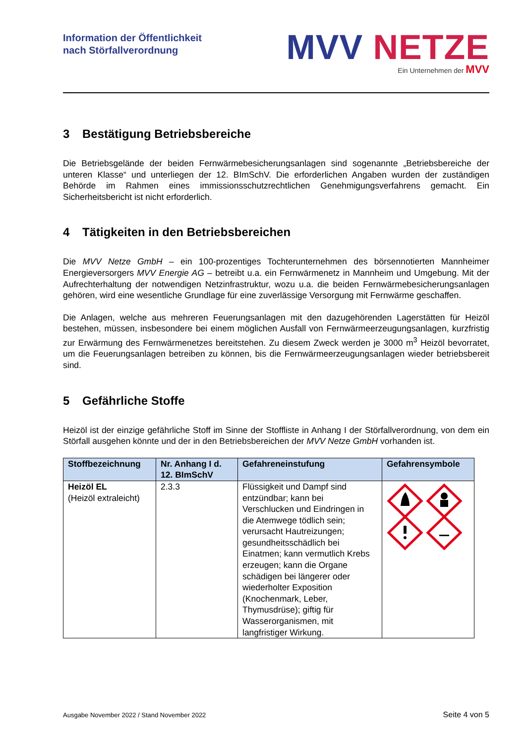Information der Öffentlichkeit
nach Störfallverordnung
MVV NETZE
Ein Unternehmen der MVV
3 Bestätigung Betriebsbereiche
Die Betriebsgelände der beiden Fernwärmebesicherungsanlagen sind sogenannte „Betriebsbereiche der unteren Klasse“ und unterliegen der 12. BImSchV. Die erforderlichen Angaben wurden der zuständigen Behörde im Rahmen eines immissionsschutzrechtlichen Genehmigungsverfahrens gemacht. Ein Sicherheitsbericht ist nicht erforderlich.
4 Tätigkeiten in den Betriebsbereichen
Die MVV Netze GmbH – ein 100-prozentiges Tochterunternehmen des börsennotierten Mannheimer Energieversorgers MVV Energie AG – betreibt u.a. ein Fernwärmenetz in Mannheim und Umgebung. Mit der Aufrechterhaltung der notwendigen Netzinfrastruktur, wozu u.a. die beiden Fernwärmebesicherungsanlagen gehören, wird eine wesentliche Grundlage für eine zuverlässige Versorgung mit Fernwärme geschaffen.
Die Anlagen, welche aus mehreren Feuerungsanlagen mit den dazugehörenden Lagerstätten für Heizöl bestehen, müssen, insbesondere bei einem möglichen Ausfall von Fernwärmeerzeugungsanlagen, kurzfristig zur Erwärmung des Fernwärmenetzes bereitstehen. Zu diesem Zweck werden je 3000 m<sup>3</sup> Heizöl bevorratet, um die Feuerungsanlagen betreiben zu können, bis die Fernwärmeerzeugungsanlagen wieder betriebsbereit sind.
5 Gefährliche Stoffe
Heizöl ist der einzige gefährliche Stoff im Sinne der Stoffliste in Anhang I der Störfallverordnung, von dem ein Störfall ausgehen könnte und der in den Betriebsbereichen der MVV Netze GmbH vorhanden ist.
| Stoffbezeichnung | Nr. Anhang I d. 12. BImSchV | Gefahreneinstufung | Gefahrensymbole |
| --- | --- | --- | --- |
| Heizöl EL (Heizöl extraleicht) | 2.3.3 | Flüssigkeit und Dampf sind entzündbar; kann bei Verschlucken und Eindringen in die Atemwege tödlich sein; verursacht Hautreizungen; gesundheitsschädlich bei Einatmen; kann vermutlich Krebs erzeugen; kann die Organe schädigen bei längerer oder wiederholter Exposition (Knochenmark, Leber, Thymusdrüse); giftig für Wasserorganismen, mit langfristiger Wirkung. | |
Ausgabe November 2022 / Stand November 2022 Seite 4 von 5